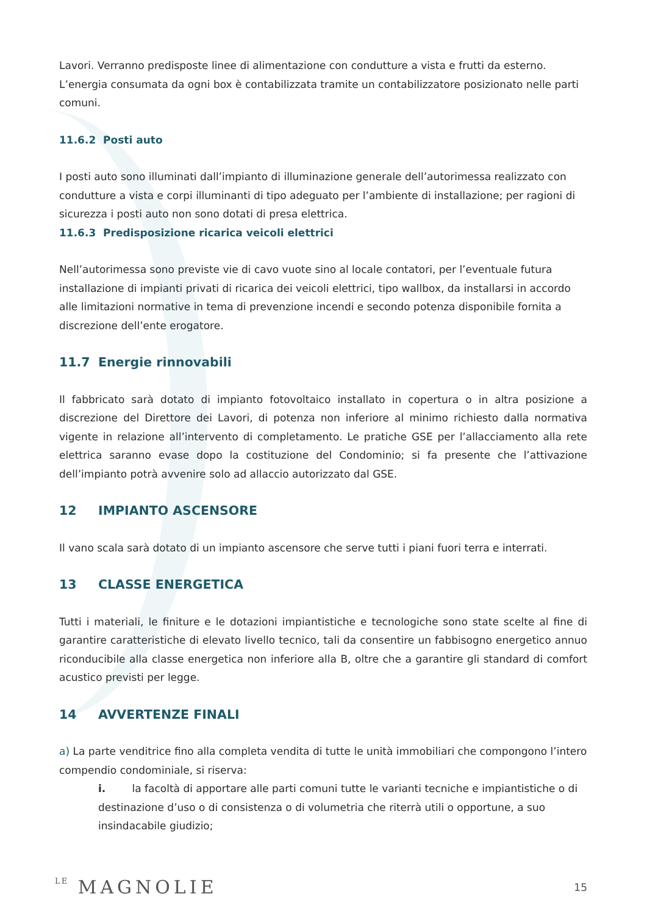Lavori. Verranno predisposte linee di alimentazione con condutture a vista e frutti da esterno. L’energia consumata da ogni box è contabilizzata tramite un contabilizzatore posizionato nelle parti comuni.
11.6.2 Posti auto
I posti auto sono illuminati dall’impianto di illuminazione generale dell’autorimessa realizzato con condutture a vista e corpi illuminanti di tipo adeguato per l’ambiente di installazione; per ragioni di sicurezza i posti auto non sono dotati di presa elettrica.
11.6.3 Predisposizione ricarica veicoli elettrici
Nell’autorimessa sono previste vie di cavo vuote sino al locale contatori, per l’eventuale futura installazione di impianti privati di ricarica dei veicoli elettrici, tipo wallbox, da installarsi in accordo alle limitazioni normative in tema di prevenzione incendi e secondo potenza disponibile fornita a discrezione dell’ente erogatore.
11.7 Energie rinnovabili
Il fabbricato sarà dotato di impianto fotovoltaico installato in copertura o in altra posizione a discrezione del Direttore dei Lavori, di potenza non inferiore al minimo richiesto dalla normativa vigente in relazione all’intervento di completamento. Le pratiche GSE per l’allacciamento alla rete elettrica saranno evase dopo la costituzione del Condominio; si fa presente che l’attivazione dell’impianto potrà avvenire solo ad allaccio autorizzato dal GSE.
12 IMPIANTO ASCENSORE
Il vano scala sarà dotato di un impianto ascensore che serve tutti i piani fuori terra e interrati.
13 CLASSE ENERGETICA
Tutti i materiali, le finiture e le dotazioni impiantistiche e tecnologiche sono state scelte al fine di garantire caratteristiche di elevato livello tecnico, tali da consentire un fabbisogno energetico annuo riconducibile alla classe energetica non inferiore alla B, oltre che a garantire gli standard di comfort acustico previsti per legge.
14 AVVERTENZE FINALI
a) La parte venditrice fino alla completa vendita di tutte le unità immobiliari che compongono l’intero compendio condominiale, si riserva:
i. la facoltà di apportare alle parti comuni tutte le varianti tecniche e impiantistiche o di destinazione d’uso o di consistenza o di volumetria che riterrà utili o opportune, a suo insindacabile giudizio;
LE MAGNOLIE
15